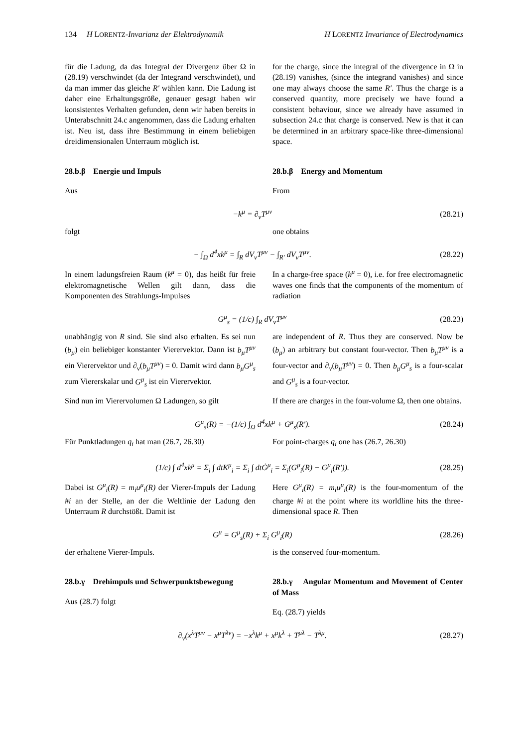134 H LORENTZ-Invarianz der Elektrodynamik H LORENTZ Invariance of Electrodynamics
für die Ladung, da das Integral der Divergenz über Ω in (28.19) verschwindet (da der Integrand verschwindet), und da man immer das gleiche R′ wählen kann. Die Ladung ist daher eine Erhaltungsgröße, genauer gesagt haben wir konsistentes Verhalten gefunden, denn wir haben bereits in Unterabschnitt 24.c angenommen, dass die Ladung erhalten ist. Neu ist, dass ihre Bestimmung in einem beliebigen dreidimensionalen Unterraum möglich ist.
for the charge, since the integral of the divergence in Ω in (28.19) vanishes, (since the integrand vanishes) and since one may always choose the same R′. Thus the charge is a conserved quantity, more precisely we have found a consistent behaviour, since we already have assumed in subsection 24.c that charge is conserved. New is that it can be determined in an arbitrary space-like three-dimensional space.
28.b.β Energie und Impuls
Aus
28.b.β Energy and Momentum
From
−k<sup>μ</sup> = ∂<sub>ν</sub>T<sup>μν</sup> (28.21)
folgt one obtains
− ∫<sub>Ω</sub> d<sup>4</sup>xk<sup>μ</sup> = ∫<sub>R</sub> dV<sub>ν</sub>T<sup>μν</sup> − ∫<sub>R′</sub> dV<sub>ν</sub>T<sup>μν</sup>. (28.22)
In einem ladungsfreien Raum (k<sup>μ</sup> = 0), das heißt für freie elektromagnetische Wellen gilt dann, dass die Komponenten des Strahlungs-Impulses
In a charge-free space (k<sup>μ</sup> = 0), i.e. for free electromagnetic waves one finds that the components of the momentum of radiation
G<sup>μ</sup><sub>s</sub> = (1/c) ∫<sub>R</sub> dV<sub>ν</sub>T<sup>μν</sup> (28.23)
unabhängig von R sind. Sie sind also erhalten. Es sei nun (b<sub>μ</sub>) ein beliebiger konstanter Vierervektor. Dann ist b<sub>μ</sub>T<sup>μν</sup> ein Vierervektor und ∂<sub>ν</sub>(b<sub>μ</sub>T<sup>μν</sup>) = 0. Damit wird dann b<sub>μ</sub>G<sup>μ</sup><sub>s</sub> zum Viererskalar und G<sup>μ</sup><sub>s</sub> ist ein Vierervektor.
Sind nun im Vierervolumen Ω Ladungen, so gilt
are independent of R. Thus they are conserved. Now be (b<sub>μ</sub>) an arbitrary but constant four-vector. Then b<sub>μ</sub>T<sup>μν</sup> is a four-vector and ∂<sub>ν</sub>(b<sub>μ</sub>T<sup>μν</sup>) = 0. Then b<sub>μ</sub>G<sup>μ</sup><sub>s</sub> is a four-scalar and G<sup>μ</sup><sub>s</sub> is a four-vector.
If there are charges in the four-volume Ω, then one obtains.
G<sup>μ</sup><sub>s</sub>(R) = −(1/c) ∫<sub>Ω</sub> d<sup>4</sup>xk<sup>μ</sup> + G<sup>μ</sup><sub>s</sub>(R′). (28.24)
Für Punktladungen q<sub>i</sub> hat man (26.7, 26.30)
For point-charges q<sub>i</sub> one has (26.7, 26.30)
(1/c) ∫ d<sup>4</sup>xk<sup>μ</sup> = Σ<sub>i</sub> ∫ dtK<sup>μ</sup><sub>i</sub> = Σ<sub>i</sub> ∫ dtĠ<sup>μ</sup><sub>i</sub> = Σ<sub>i</sub>(G<sup>μ</sup><sub>i</sub>(R) − G<sup>μ</sup><sub>i</sub>(R′)). (28.25)
Dabei ist G<sup>μ</sup><sub>i</sub>(R) = m<sub>i</sub>u<sup>μ</sup><sub>i</sub>(R) der Vierer-Impuls der Ladung #i an der Stelle, an der die Weltlinie der Ladung den Unterraum R durchstößt. Damit ist
Here G<sup>μ</sup><sub>i</sub>(R) = m<sub>i</sub>u<sup>μ</sup><sub>i</sub>(R) is the four-momentum of the charge #i at the point where its worldline hits the three-dimensional space R. Then
G<sup>μ</sup> = G<sup>μ</sup><sub>s</sub>(R) + Σ<sub>i</sub> G<sup>μ</sup><sub>i</sub>(R) (28.26)
der erhaltene Vierer-Impuls. is the conserved four-momentum.
28.b.γ Drehimpuls und Schwerpunktsbewegung
Aus (28.7) folgt
28.b.γ Angular Momentum and Movement of Center of Mass
Eq. (28.7) yields
∂<sub>ν</sub>(x<sup>λ</sup>T<sup>μν</sup> − x<sup>μ</sup>T<sup>λν</sup>) = −x<sup>λ</sup>k<sup>μ</sup> + x<sup>μ</sup>k<sup>λ</sup> + T<sup>μλ</sup> − T<sup>λμ</sup>. (28.27)